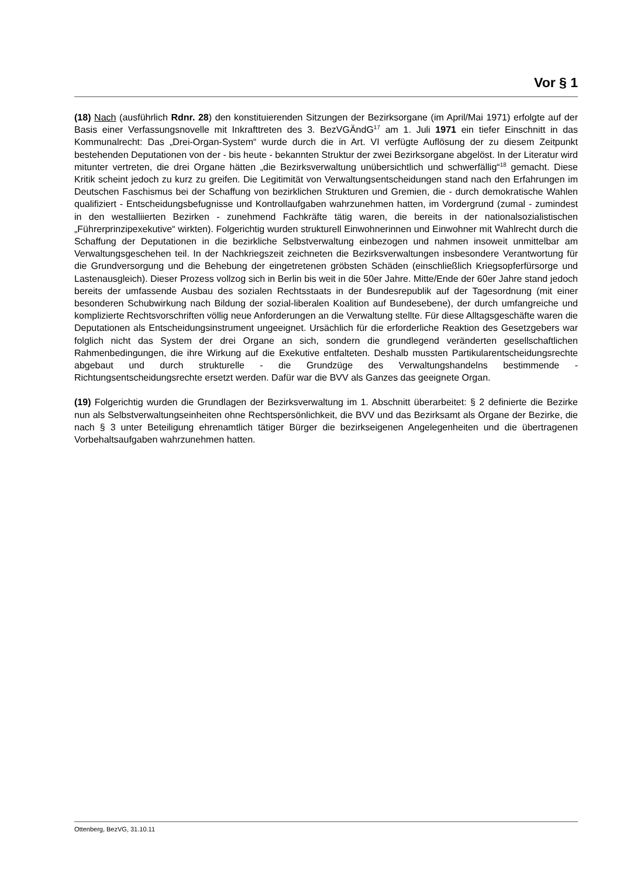Vor § 1
(18) Nach (ausführlich Rdnr. 28) den konstituierenden Sitzungen der Bezirksorgane (im April/Mai 1971) erfolgte auf der Basis einer Verfassungsnovelle mit Inkrafttreten des 3. BezVGÄndG<sup>17</sup> am 1. Juli 1971 ein tiefer Einschnitt in das Kommunalrecht: Das „Drei-Organ-System“ wurde durch die in Art. VI verfügte Auflösung der zu diesem Zeitpunkt bestehenden Deputationen von der - bis heute - bekannten Struktur der zwei Bezirksorgane abgelöst. In der Literatur wird mitunter vertreten, die drei Organe hätten „die Bezirksverwaltung unübersichtlich und schwerfällig“<sup>18</sup> gemacht. Diese Kritik scheint jedoch zu kurz zu greifen. Die Legitimität von Verwaltungsentscheidungen stand nach den Erfahrungen im Deutschen Faschismus bei der Schaffung von bezirklichen Strukturen und Gremien, die - durch demokratische Wahlen qualifiziert - Entscheidungsbefugnisse und Kontrollaufgaben wahrzunehmen hatten, im Vordergrund (zumal - zumindest in den westalliierten Bezirken - zunehmend Fachkräfte tätig waren, die bereits in der nationalsozialistischen „Führerprinzipexekutive“ wirkten). Folgerichtig wurden strukturell Einwohnerinnen und Einwohner mit Wahlrecht durch die Schaffung der Deputationen in die bezirkliche Selbstverwaltung einbezogen und nahmen insoweit unmittelbar am Verwaltungsgeschehen teil. In der Nachkriegszeit zeichneten die Bezirksverwaltungen insbesondere Verantwortung für die Grundversorgung und die Behebung der eingetretenen gröbsten Schäden (einschließlich Kriegsopferfürsorge und Lastenausgleich). Dieser Prozess vollzog sich in Berlin bis weit in die 50er Jahre. Mitte/Ende der 60er Jahre stand jedoch bereits der umfassende Ausbau des sozialen Rechtsstaats in der Bundesrepublik auf der Tagesordnung (mit einer besonderen Schubwirkung nach Bildung der sozial-liberalen Koalition auf Bundesebene), der durch umfangreiche und komplizierte Rechtsvorschriften völlig neue Anforderungen an die Verwaltung stellte. Für diese Alltagsgeschäfte waren die Deputationen als Entscheidungsinstrument ungeeignet. Ursächlich für die erforderliche Reaktion des Gesetzgebers war folglich nicht das System der drei Organe an sich, sondern die grundlegend veränderten gesellschaftlichen Rahmenbedingungen, die ihre Wirkung auf die Exekutive entfalteten. Deshalb mussten Partikularentscheidungsrechte abgebaut und durch strukturelle - die Grundzüge des Verwaltungshandelns bestimmende - Richtungsentscheidungsrechte ersetzt werden. Dafür war die BVV als Ganzes das geeignete Organ.
(19) Folgerichtig wurden die Grundlagen der Bezirksverwaltung im 1. Abschnitt überarbeitet: § 2 definierte die Bezirke nun als Selbstverwaltungseinheiten ohne Rechtspersönlichkeit, die BVV und das Bezirksamt als Organe der Bezirke, die nach § 3 unter Beteiligung ehrenamtlich tätiger Bürger die bezirkseigenen Angelegenheiten und die übertragenen Vorbehaltsaufgaben wahrzunehmen hatten.
Ottenberg, BezVG, 31.10.11